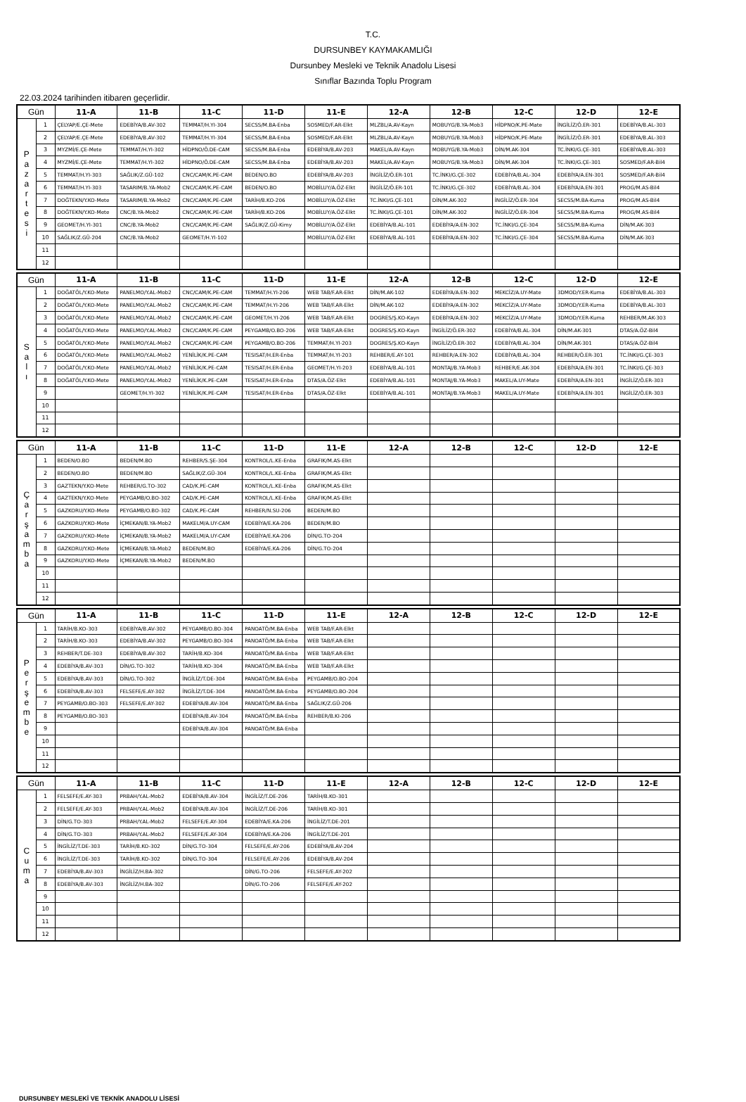T.C.
DURSUNBEY KAYMAKAMLIĞI
Dursunbey Mesleki ve Teknik Anadolu Lisesi
Sınıflar Bazında Toplu Program
22.03.2024 tarihinden itibaren geçerlidir.
| Gün | | 11-A | 11-B | 11-C | 11-D | 11-E | 12-A | 12-B | 12-C | 12-D | 12-E |
| --- | --- | --- | --- | --- | --- | --- | --- | --- | --- | --- | --- |
| P a z a r t e s i | 1 | ÇELYAP/E.ÇE-Mete | EDEBİYA/B.AV-302 | TEMMAT/H.YI-304 | SECSS/M.BA-Enba | SOSMED/F.AR-Elkt | MLZBL/A.AV-Kayn | MOBUYG/B.YA-Mob3 | HİDPNO/K.PE-Mate | İNGİLİZ/Ö.ER-301 | EDEBİYA/B.AL-303 |
| | 2 | ÇELYAP/E.ÇE-Mete | EDEBİYA/B.AV-302 | TEMMAT/H.YI-304 | SECSS/M.BA-Enba | SOSMED/F.AR-Elkt | MLZBL/A.AV-Kayn | MOBUYG/B.YA-Mob3 | HİDPNO/K.PE-Mate | İNGİLİZ/Ö.ER-301 | EDEBİYA/B.AL-303 |
| | 3 | MYZMİ/E.ÇE-Mete | TEMMAT/H.YI-302 | HİDPNO/Ö.DE-CAM | SECSS/M.BA-Enba | EDEBİYA/B.AV-203 | MAKEL/A.AV-Kayn | MOBUYG/B.YA-Mob3 | DİN/M.AK-304 | TC.İNKI/G.ÇE-301 | EDEBİYA/B.AL-303 |
| | 4 | MYZMİ/E.ÇE-Mete | TEMMAT/H.YI-302 | HİDPNO/Ö.DE-CAM | SECSS/M.BA-Enba | EDEBİYA/B.AV-203 | MAKEL/A.AV-Kayn | MOBUYG/B.YA-Mob3 | DİN/M.AK-304 | TC.İNKI/G.ÇE-301 | SOSMED/F.AR-Bil4 |
| | 5 | TEMMAT/H.YI-303 | SAĞLIK/Z.GÜ-102 | CNC/CAM/K.PE-CAM | BEDEN/O.BO | EDEBİYA/B.AV-203 | İNGİLİZ/Ö.ER-101 | TC.İNKI/G.ÇE-302 | EDEBİYA/B.AL-304 | EDEBİYA/A.EN-301 | SOSMED/F.AR-Bil4 |
| | 6 | TEMMAT/H.YI-303 | TASARIM/B.YA-Mob2 | CNC/CAM/K.PE-CAM | BEDEN/O.BO | MOBİLUY/A.ÖZ-Elkt | İNGİLİZ/Ö.ER-101 | TC.İNKI/G.ÇE-302 | EDEBİYA/B.AL-304 | EDEBİYA/A.EN-301 | PROG/M.AS-Bil4 |
| | 7 | DOĞTEKN/Y.KO-Mete | TASARIM/B.YA-Mob2 | CNC/CAM/K.PE-CAM | TARİH/B.KO-206 | MOBİLUY/A.ÖZ-Elkt | TC.İNKI/G.ÇE-101 | DİN/M.AK-302 | İNGİLİZ/Ö.ER-304 | SECSS/M.BA-Kuma | PROG/M.AS-Bil4 |
| | 8 | DOĞTEKN/Y.KO-Mete | CNC/B.YA-Mob2 | CNC/CAM/K.PE-CAM | TARİH/B.KO-206 | MOBİLUY/A.ÖZ-Elkt | TC.İNKI/G.ÇE-101 | DİN/M.AK-302 | İNGİLİZ/Ö.ER-304 | SECSS/M.BA-Kuma | PROG/M.AS-Bil4 |
| | 9 | GEOMET/H.YI-301 | CNC/B.YA-Mob2 | CNC/CAM/K.PE-CAM | SAĞLIK/Z.GÜ-Kimy | MOBİLUY/A.ÖZ-Elkt | EDEBİYA/B.AL-101 | EDEBİYA/A.EN-302 | TC.İNKI/G.ÇE-304 | SECSS/M.BA-Kuma | DİN/M.AK-303 |
| | 10 | SAĞLIK/Z.GÜ-204 | CNC/B.YA-Mob2 | GEOMET/H.YI-102 | | MOBİLUY/A.ÖZ-Elkt | EDEBİYA/B.AL-101 | EDEBİYA/A.EN-302 | TC.İNKI/G.ÇE-304 | SECSS/M.BA-Kuma | DİN/M.AK-303 |
| | 11 | | | | | | | | | | |
| | 12 | | | | | | | | | | |
| Gün | | 11-A | 11-B | 11-C | 11-D | 11-E | 12-A | 12-B | 12-C | 12-D | 12-E |
| --- | --- | --- | --- | --- | --- | --- | --- | --- | --- | --- | --- |
| S a l ı | 1 | DOĞATÖL/Y.KO-Mete | PANELMO/Y.AL-Mob2 | CNC/CAM/K.PE-CAM | TEMMAT/H.YI-206 | WEB TAB/F.AR-Elkt | DİN/M.AK-102 | EDEBİYA/A.EN-302 | MEKCİZ/A.UY-Mate | 3DMOD/Y.ER-Kuma | EDEBİYA/B.AL-303 |
| | 2 | DOĞATÖL/Y.KO-Mete | PANELMO/Y.AL-Mob2 | CNC/CAM/K.PE-CAM | TEMMAT/H.YI-206 | WEB TAB/F.AR-Elkt | DİN/M.AK-102 | EDEBİYA/A.EN-302 | MEKCİZ/A.UY-Mate | 3DMOD/Y.ER-Kuma | EDEBİYA/B.AL-303 |
| | 3 | DOĞATÖL/Y.KO-Mete | PANELMO/Y.AL-Mob2 | CNC/CAM/K.PE-CAM | GEOMET/H.YI-206 | WEB TAB/F.AR-Elkt | DOGRES/Ş.KO-Kayn | EDEBİYA/A.EN-302 | MEKCİZ/A.UY-Mate | 3DMOD/Y.ER-Kuma | REHBER/M.AK-303 |
| | 4 | DOĞATÖL/Y.KO-Mete | PANELMO/Y.AL-Mob2 | CNC/CAM/K.PE-CAM | PEYGAMB/O.BO-206 | WEB TAB/F.AR-Elkt | DOGRES/Ş.KO-Kayn | İNGİLİZ/Ö.ER-302 | EDEBİYA/B.AL-304 | DİN/M.AK-301 | DTAS/A.ÖZ-Bil4 |
| | 5 | DOĞATÖL/Y.KO-Mete | PANELMO/Y.AL-Mob2 | CNC/CAM/K.PE-CAM | PEYGAMB/O.BO-206 | TEMMAT/H.YI-203 | DOGRES/Ş.KO-Kayn | İNGİLİZ/Ö.ER-302 | EDEBİYA/B.AL-304 | DİN/M.AK-301 | DTAS/A.ÖZ-Bil4 |
| | 6 | DOĞATÖL/Y.KO-Mete | PANELMO/Y.AL-Mob2 | YENİLİK/K.PE-CAM | TESISAT/H.ER-Enba | TEMMAT/H.YI-203 | REHBER/E.AY-101 | REHBER/A.EN-302 | EDEBİYA/B.AL-304 | REHBER/Ö.ER-301 | TC.İNKI/G.ÇE-303 |
| | 7 | DOĞATÖL/Y.KO-Mete | PANELMO/Y.AL-Mob2 | YENİLİK/K.PE-CAM | TESISAT/H.ER-Enba | GEOMET/H.YI-203 | EDEBİYA/B.AL-101 | MONTAJ/B.YA-Mob3 | REHBER/E.AK-304 | EDEBİYA/A.EN-301 | TC.İNKI/G.ÇE-303 |
| | 8 | DOĞATÖL/Y.KO-Mete | PANELMO/Y.AL-Mob2 | YENİLİK/K.PE-CAM | TESISAT/H.ER-Enba | DTAS/A.ÖZ-Elkt | EDEBİYA/B.AL-101 | MONTAJ/B.YA-Mob3 | MAKEL/A.UY-Mate | EDEBİYA/A.EN-301 | İNGİLİZ/Ö.ER-303 |
| | 9 | | GEOMET/H.YI-302 | YENİLİK/K.PE-CAM | TESISAT/H.ER-Enba | DTAS/A.ÖZ-Elkt | EDEBİYA/B.AL-101 | MONTAJ/B.YA-Mob3 | MAKEL/A.UY-Mate | EDEBİYA/A.EN-301 | İNGİLİZ/Ö.ER-303 |
| | 10 | | | | | | | | | | |
| | 11 | | | | | | | | | | |
| | 12 | | | | | | | | | | |
| Gün | | 11-A | 11-B | 11-C | 11-D | 11-E | 12-A | 12-B | 12-C | 12-D | 12-E |
| --- | --- | --- | --- | --- | --- | --- | --- | --- | --- | --- | --- |
| Ç a r ş a m b a | 1 | BEDEN/O.BO | BEDEN/M.BO | REHBER/S.ŞE-304 | KONTROL/L.KE-Enba | GRAFIK/M.AS-Elkt | | | | | |
| | 2 | BEDEN/O.BO | BEDEN/M.BO | SAĞLIK/Z.GÜ-304 | KONTROL/L.KE-Enba | GRAFIK/M.AS-Elkt | | | | | |
| | 3 | GAZTEKN/Y.KO-Mete | REHBER/G.TO-302 | CAD/K.PE-CAM | KONTROL/L.KE-Enba | GRAFIK/M.AS-Elkt | | | | | |
| | 4 | GAZTEKN/Y.KO-Mete | PEYGAMB/O.BO-302 | CAD/K.PE-CAM | KONTROL/L.KE-Enba | GRAFIK/M.AS-Elkt | | | | | |
| | 5 | GAZKORU/Y.KO-Mete | PEYGAMB/O.BO-302 | CAD/K.PE-CAM | REHBER/N.SU-206 | BEDEN/M.BO | | | | | |
| | 6 | GAZKORU/Y.KO-Mete | İÇMEKAN/B.YA-Mob2 | MAKELM/A.UY-CAM | EDEBİYA/E.KA-206 | BEDEN/M.BO | | | | | |
| | 7 | GAZKORU/Y.KO-Mete | İÇMEKAN/B.YA-Mob2 | MAKELM/A.UY-CAM | EDEBİYA/E.KA-206 | DİN/G.TO-204 | | | | | |
| | 8 | GAZKORU/Y.KO-Mete | İÇMEKAN/B.YA-Mob2 | BEDEN/M.BO | EDEBİYA/E.KA-206 | DİN/G.TO-204 | | | | | |
| | 9 | GAZKORU/Y.KO-Mete | İÇMEKAN/B.YA-Mob2 | BEDEN/M.BO | | | | | | | |
| | 10 | | | | | | | | | | |
| | 11 | | | | | | | | | | |
| | 12 | | | | | | | | | | |
| Gün | | 11-A | 11-B | 11-C | 11-D | 11-E | 12-A | 12-B | 12-C | 12-D | 12-E |
| --- | --- | --- | --- | --- | --- | --- | --- | --- | --- | --- | --- |
| P e r ş e m b e | 1 | TARİH/B.KO-303 | EDEBİYA/B.AV-302 | PEYGAMB/O.BO-304 | PANOATÖ/M.BA-Enba | WEB TAB/F.AR-Elkt | | | | | |
| | 2 | TARİH/B.KO-303 | EDEBİYA/B.AV-302 | PEYGAMB/O.BO-304 | PANOATÖ/M.BA-Enba | WEB TAB/F.AR-Elkt | | | | | |
| | 3 | REHBER/T.DE-303 | EDEBİYA/B.AV-302 | TARİH/B.KO-304 | PANOATÖ/M.BA-Enba | WEB TAB/F.AR-Elkt | | | | | |
| | 4 | EDEBİYA/B.AV-303 | DİN/G.TO-302 | TARİH/B.KO-304 | PANOATÖ/M.BA-Enba | WEB TAB/F.AR-Elkt | | | | | |
| | 5 | EDEBİYA/B.AV-303 | DİN/G.TO-302 | İNGİLİZ/T.DE-304 | PANOATÖ/M.BA-Enba | PEYGAMB/O.BO-204 | | | | | |
| | 6 | EDEBİYA/B.AV-303 | FELSEFE/E.AY-302 | İNGİLİZ/T.DE-304 | PANOATÖ/M.BA-Enba | PEYGAMB/O.BO-204 | | | | | |
| | 7 | PEYGAMB/O.BO-303 | FELSEFE/E.AY-302 | EDEBİYA/B.AV-304 | PANOATÖ/M.BA-Enba | SAĞLIK/Z.GÜ-206 | | | | | |
| | 8 | PEYGAMB/O.BO-303 | | EDEBİYA/B.AV-304 | PANOATÖ/M.BA-Enba | REHBER/B.KI-206 | | | | | |
| | 9 | | | EDEBİYA/B.AV-304 | PANOATÖ/M.BA-Enba | | | | | | |
| | 10 | | | | | | | | | | |
| | 11 | | | | | | | | | | |
| | 12 | | | | | | | | | | |
| Gün | | 11-A | 11-B | 11-C | 11-D | 11-E | 12-A | 12-B | 12-C | 12-D | 12-E |
| --- | --- | --- | --- | --- | --- | --- | --- | --- | --- | --- | --- |
| C u m a | 1 | FELSEFE/E.AY-303 | PRBAH/Y.AL-Mob2 | EDEBİYA/B.AV-304 | İNGİLİZ/T.DE-206 | TARİH/B.KO-301 | | | | | |
| | 2 | FELSEFE/E.AY-303 | PRBAH/Y.AL-Mob2 | EDEBİYA/B.AV-304 | İNGİLİZ/T.DE-206 | TARİH/B.KO-301 | | | | | |
| | 3 | DİN/G.TO-303 | PRBAH/Y.AL-Mob2 | FELSEFE/E.AY-304 | EDEBİYA/E.KA-206 | İNGİLİZ/T.DE-201 | | | | | |
| | 4 | DİN/G.TO-303 | PRBAH/Y.AL-Mob2 | FELSEFE/E.AY-304 | EDEBİYA/E.KA-206 | İNGİLİZ/T.DE-201 | | | | | |
| | 5 | İNGİLİZ/T.DE-303 | TARİH/B.KO-302 | DİN/G.TO-304 | FELSEFE/E.AY-206 | EDEBİYA/B.AV-204 | | | | | |
| | 6 | İNGİLİZ/T.DE-303 | TARİH/B.KO-302 | DİN/G.TO-304 | FELSEFE/E.AY-206 | EDEBİYA/B.AV-204 | | | | | |
| | 7 | EDEBİYA/B.AV-303 | İNGİLİZ/H.BA-302 | | DİN/G.TO-206 | FELSEFE/E.AY-202 | | | | | |
| | 8 | EDEBİYA/B.AV-303 | İNGİLİZ/H.BA-302 | | DİN/G.TO-206 | FELSEFE/E.AY-202 | | | | | |
| | 9 | | | | | | | | | | |
| | 10 | | | | | | | | | | |
| | 11 | | | | | | | | | | |
| | 12 | | | | | | | | | | |
DURSUNBEY MESLEKİ VE TEKNİK ANADOLU LİSESİ